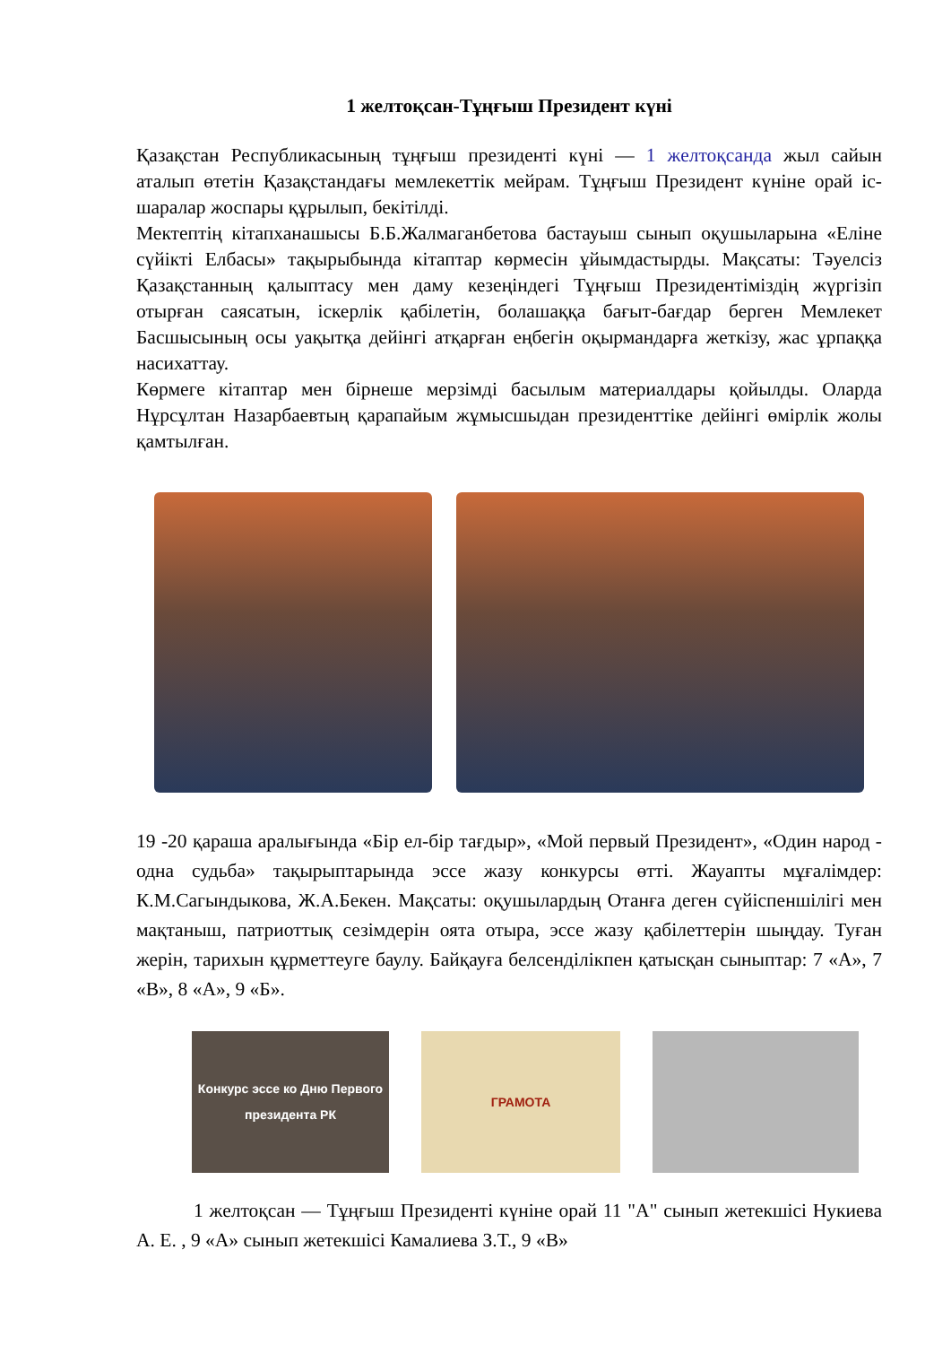1 желтоқсан-Тұңғыш Президент күні
Қазақстан Республикасының тұңғыш президенті күні — 1 желтоқсанда жыл сайын аталып өтетін Қазақстандағы мемлекеттік мейрам. Тұңғыш Президент күніне орай іс-шаралар жоспары құрылып, бекітілді.
Мектептің кітапханашысы Б.Б.Жалмаганбетова бастауыш сынып оқушыларына «Еліне сүйікті Елбасы» тақырыбында кітаптар көрмесін ұйымдастырды. Мақсаты: Тәуелсіз Қазақстанның қалыптасу мен даму кезеңіндегі Тұңғыш Президентіміздің жүргізіп отырған саясатын, іскерлік қабілетін, болашаққа бағыт-бағдар берген Мемлекет Басшысының осы уақытқа дейінгі атқарған еңбегін оқырмандарға жеткізу, жас ұрпаққа насихаттау.
Көрмеге кітаптар мен бірнеше мерзімді басылым материалдары қойылды. Оларда Нұрсұлтан Назарбаевтың қарапайым жұмысшыдан президенттіке дейінгі өмірлік жолы қамтылған.
19 -20 қараша аралығында «Бір ел-бір тағдыр», «Мой первый Президент», «Один народ - одна судьба» тақырыптарында эссе жазу конкурсы өтті. Жауапты мұғалімдер: К.М.Сагындыкова, Ж.А.Бекен. Мақсаты: оқушылардың Отанға деген сүйіспеншілігі мен мақтаныш, патриоттық сезімдерін оята отыра, эссе жазу қабілеттерін шыңдау. Туған жерін, тарихын құрметтеуге баулу. Байқауға белсенділікпен қатысқан сыныптар: 7 «А», 7 «В», 8 «А», 9 «Б».
Конкурс эссе ко Дню Первого президента РК
ГРАМОТА
1 желтоқсан — Тұңғыш Президенті күніне орай 11 "А" сынып жетекшісі Нукиева А. Е. , 9 «А» сынып жетекшісі Камалиева З.Т., 9 «В»